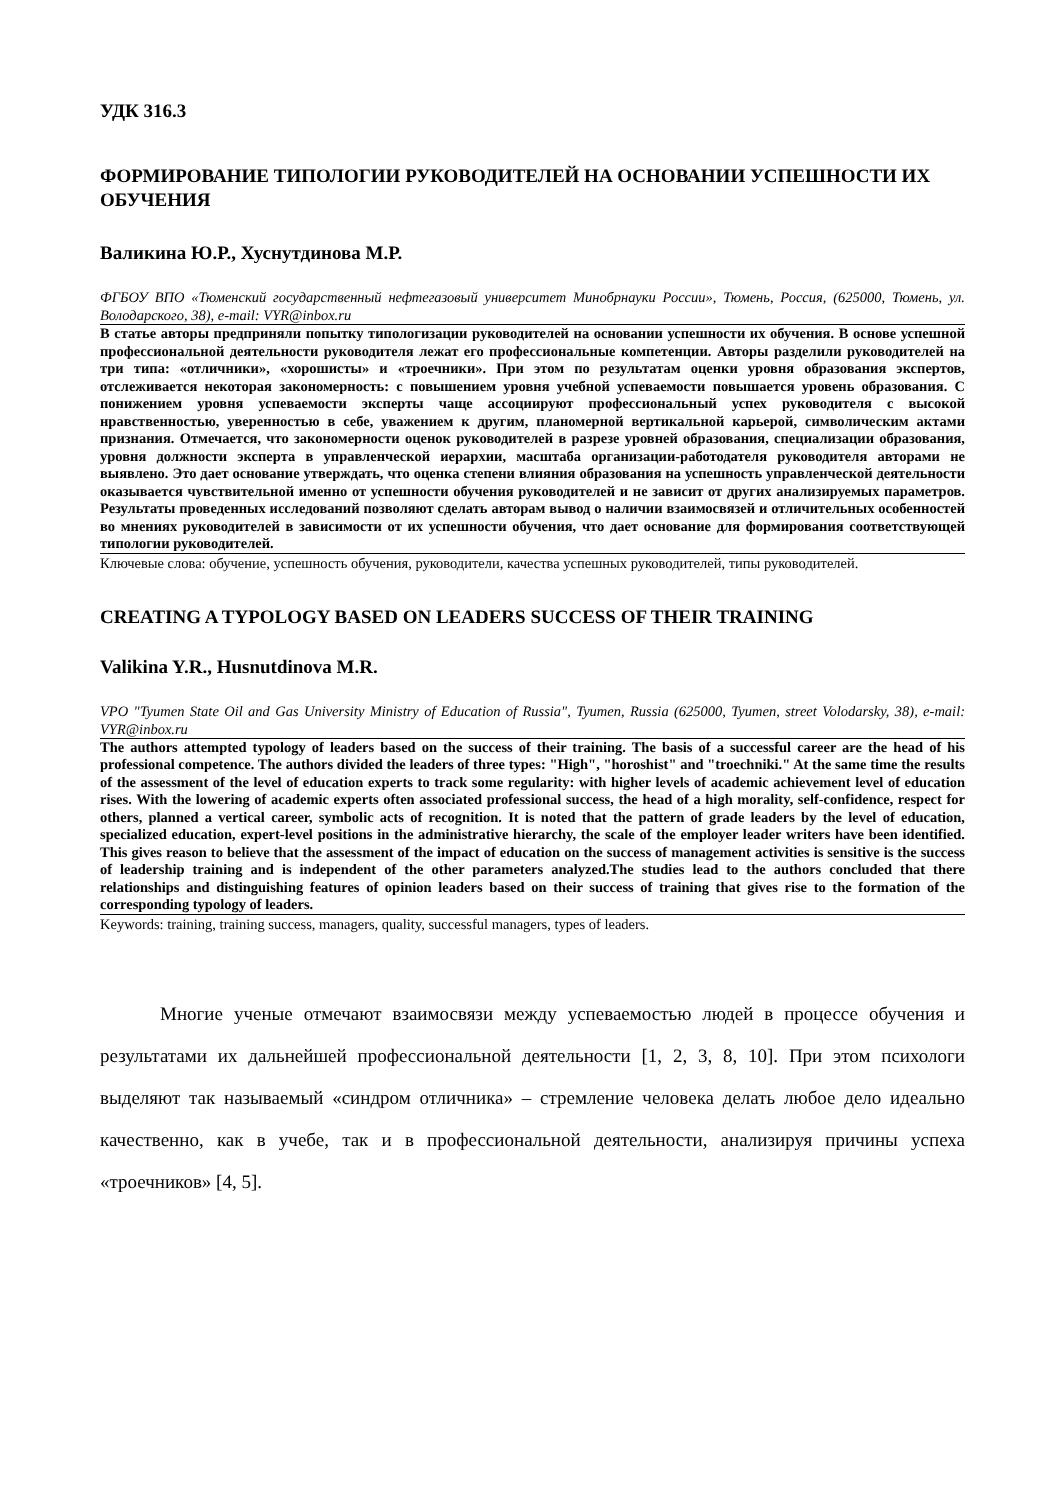УДК 316.3
ФОРМИРОВАНИЕ ТИПОЛОГИИ РУКОВОДИТЕЛЕЙ НА ОСНОВАНИИ УСПЕШНОСТИ ИХ ОБУЧЕНИЯ
Валикина Ю.Р., Хуснутдинова М.Р.
ФГБОУ ВПО «Тюменский государственный нефтегазовый университет Минобрнауки России», Тюмень, Россия, (625000, Тюмень, ул. Володарского, 38), e-mail: VYR@inbox.ru
В статье авторы предприняли попытку типологизации руководителей на основании успешности их обучения. В основе успешной профессиональной деятельности руководителя лежат его профессиональные компетенции. Авторы разделили руководителей на три типа: «отличники», «хорошисты» и «троечники». При этом по результатам оценки уровня образования экспертов, отслеживается некоторая закономерность: с повышением уровня учебной успеваемости повышается уровень образования. С понижением уровня успеваемости эксперты чаще ассоциируют профессиональный успех руководителя с высокой нравственностью, уверенностью в себе, уважением к другим, планомерной вертикальной карьерой, символическим актами признания. Отмечается, что закономерности оценок руководителей в разрезе уровней образования, специализации образования, уровня должности эксперта в управленческой иерархии, масштаба организации-работодателя руководителя авторами не выявлено. Это дает основание утверждать, что оценка степени влияния образования на успешность управленческой деятельности оказывается чувствительной именно от успешности обучения руководителей и не зависит от других анализируемых параметров. Результаты проведенных исследований позволяют сделать авторам вывод о наличии взаимосвязей и отличительных особенностей во мнениях руководителей в зависимости от их успешности обучения, что дает основание для формирования соответствующей типологии руководителей.
Ключевые слова: обучение, успешность обучения, руководители, качества успешных руководителей, типы руководителей.
CREATING A TYPOLOGY BASED ON LEADERS SUCCESS OF THEIR TRAINING
Valikina Y.R., Husnutdinova M.R.
VPO "Tyumen State Oil and Gas University Ministry of Education of Russia", Tyumen, Russia (625000, Tyumen, street Volodarsky, 38), e-mail: VYR@inbox.ru
The authors attempted typology of leaders based on the success of their training. The basis of a successful career are the head of his professional competence. The authors divided the leaders of three types: "High", "horoshist" and "troechniki." At the same time the results of the assessment of the level of education experts to track some regularity: with higher levels of academic achievement level of education rises. With the lowering of academic experts often associated professional success, the head of a high morality, self-confidence, respect for others, planned a vertical career, symbolic acts of recognition. It is noted that the pattern of grade leaders by the level of education, specialized education, expert-level positions in the administrative hierarchy, the scale of the employer leader writers have been identified. This gives reason to believe that the assessment of the impact of education on the success of management activities is sensitive is the success of leadership training and is independent of the other parameters analyzed.The studies lead to the authors concluded that there relationships and distinguishing features of opinion leaders based on their success of training that gives rise to the formation of the corresponding typology of leaders.
Keywords: training, training success, managers, quality, successful managers, types of leaders.
Многие ученые отмечают взаимосвязи между успеваемостью людей в процессе обучения и результатами их дальнейшей профессиональной деятельности [1, 2, 3, 8, 10]. При этом психологи выделяют так называемый «синдром отличника» – стремление человека делать любое дело идеально качественно, как в учебе, так и в профессиональной деятельности, анализируя причины успеха «троечников» [4, 5].